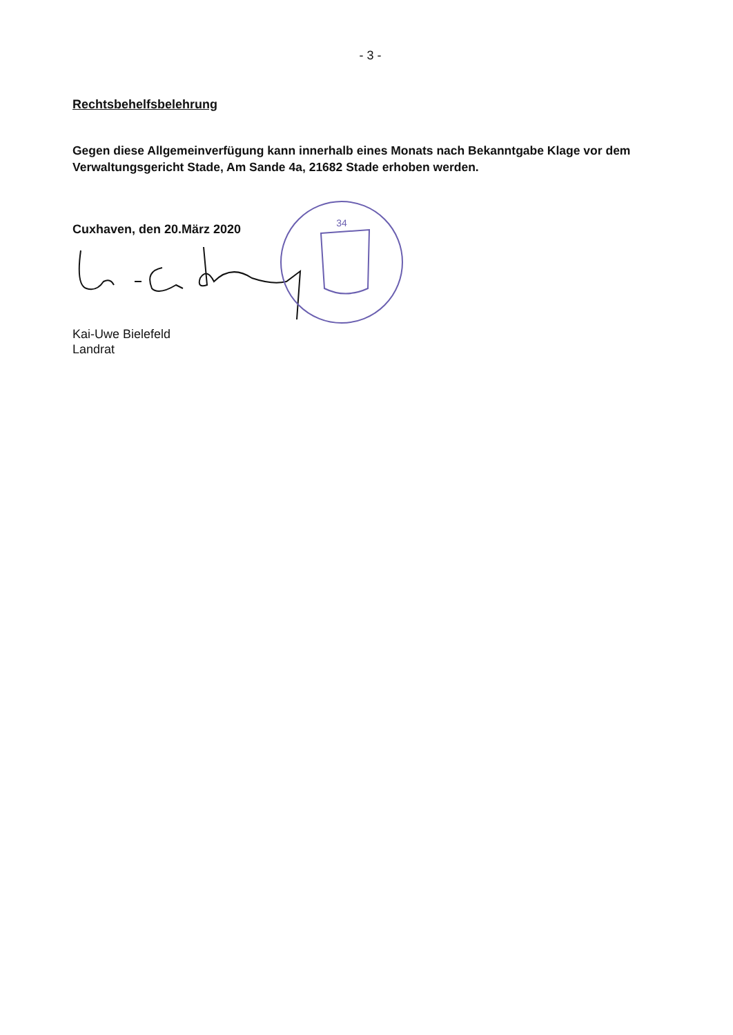- 3 -
Rechtsbehelfsbelehrung
Gegen diese Allgemeinverfügung kann innerhalb eines Monats nach Bekanntgabe Klage vor dem Verwaltungsgericht Stade, Am Sande 4a, 21682 Stade erhoben werden.
Cuxhaven, den 20.März 2020
34
Kai-Uwe Bielefeld
Landrat